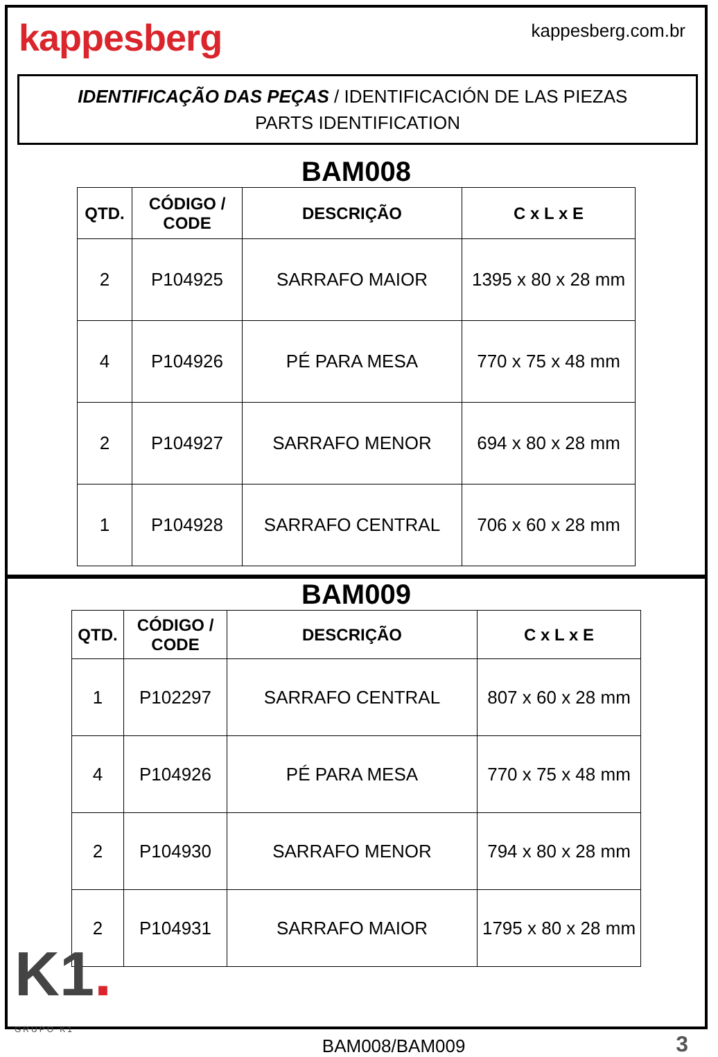kappesberg
kappesberg.com.br
IDENTIFICAÇÃO DAS PEÇAS / IDENTIFICACIÓN DE LAS PIEZAS PARTS IDENTIFICATION
BAM008
| QTD. | CÓDIGO / CODE | DESCRIÇÃO | C x L x E |
| --- | --- | --- | --- |
| 2 | P104925 | SARRAFO MAIOR | 1395 x 80 x 28 mm |
| 4 | P104926 | PÉ PARA MESA | 770 x 75 x 48 mm |
| 2 | P104927 | SARRAFO MENOR | 694 x 80 x 28 mm |
| 1 | P104928 | SARRAFO CENTRAL | 706 x 60 x 28 mm |
BAM009
| QTD. | CÓDIGO / CODE | DESCRIÇÃO | C x L x E |
| --- | --- | --- | --- |
| 1 | P102297 | SARRAFO CENTRAL | 807 x 60 x 28 mm |
| 4 | P104926 | PÉ PARA MESA | 770 x 75 x 48 mm |
| 2 | P104930 | SARRAFO MENOR | 794 x 80 x 28 mm |
| 2 | P104931 | SARRAFO MAIOR | 1795 x 80 x 28 mm |
K1.
GRUPO K1
BAM008/BAM009
3